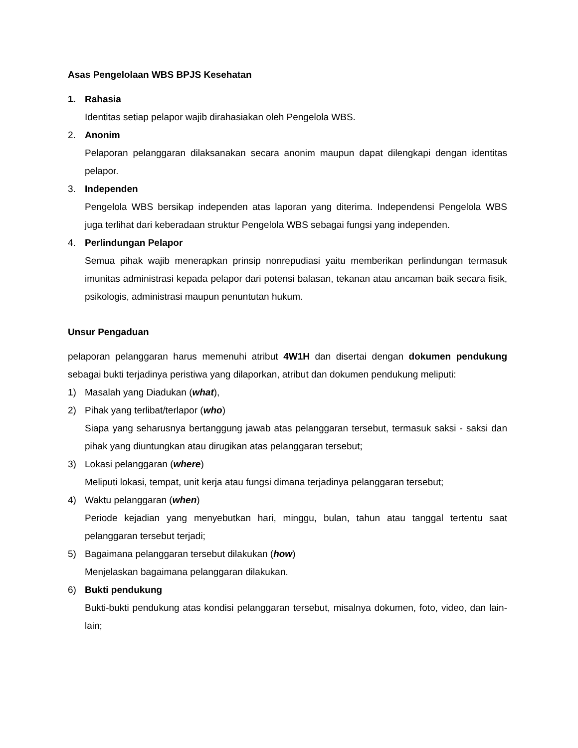Asas Pengelolaan WBS BPJS Kesehatan
1. Rahasia
Identitas setiap pelapor wajib dirahasiakan oleh Pengelola WBS.
2. Anonim
Pelaporan pelanggaran dilaksanakan secara anonim maupun dapat dilengkapi dengan identitas pelapor.
3. Independen
Pengelola WBS bersikap independen atas laporan yang diterima. Independensi Pengelola WBS juga terlihat dari keberadaan struktur Pengelola WBS sebagai fungsi yang independen.
4. Perlindungan Pelapor
Semua pihak wajib menerapkan prinsip nonrepudiasi yaitu memberikan perlindungan termasuk imunitas administrasi kepada pelapor dari potensi balasan, tekanan atau ancaman baik secara fisik, psikologis, administrasi maupun penuntutan hukum.
Unsur Pengaduan
pelaporan pelanggaran harus memenuhi atribut 4W1H dan disertai dengan dokumen pendukung sebagai bukti terjadinya peristiwa yang dilaporkan, atribut dan dokumen pendukung meliputi:
1) Masalah yang Diadukan (what),
2) Pihak yang terlibat/terlapor (who)
Siapa yang seharusnya bertanggung jawab atas pelanggaran tersebut, termasuk saksi - saksi dan pihak yang diuntungkan atau dirugikan atas pelanggaran tersebut;
3) Lokasi pelanggaran (where)
Meliputi lokasi, tempat, unit kerja atau fungsi dimana terjadinya pelanggaran tersebut;
4) Waktu pelanggaran (when)
Periode kejadian yang menyebutkan hari, minggu, bulan, tahun atau tanggal tertentu saat pelanggaran tersebut terjadi;
5) Bagaimana pelanggaran tersebut dilakukan (how)
Menjelaskan bagaimana pelanggaran dilakukan.
6) Bukti pendukung
Bukti-bukti pendukung atas kondisi pelanggaran tersebut, misalnya dokumen, foto, video, dan lain-lain;